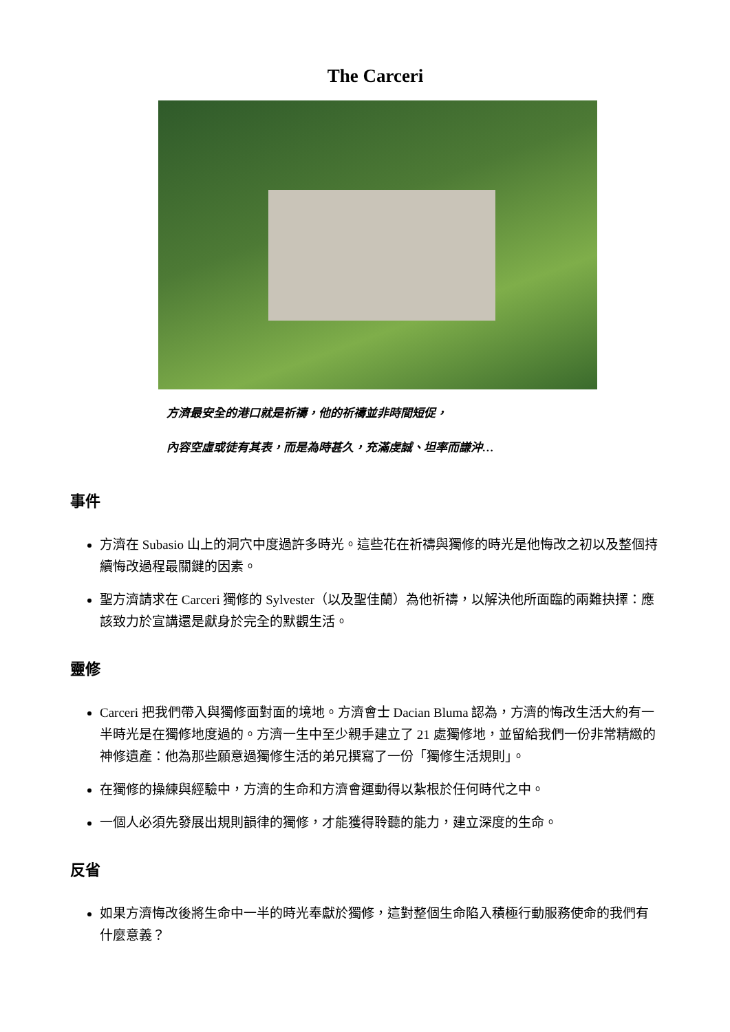The Carceri
方濟最安全的港口就是祈禱，他的祈禱並非時間短促，
內容空虛或徒有其表，而是為時甚久，充滿虔誠、坦率而謙沖…
事件
方濟在 Subasio 山上的洞穴中度過許多時光。這些花在祈禱與獨修的時光是他悔改之初以及整個持續悔改過程最關鍵的因素。
聖方濟請求在 Carceri 獨修的 Sylvester（以及聖佳蘭）為他祈禱，以解決他所面臨的兩難抉擇：應該致力於宣講還是獻身於完全的默觀生活。
靈修
Carceri 把我們帶入與獨修面對面的境地。方濟會士 Dacian Bluma 認為，方濟的悔改生活大約有一半時光是在獨修地度過的。方濟一生中至少親手建立了 21 處獨修地，並留給我們一份非常精緻的神修遺產：他為那些願意過獨修生活的弟兄撰寫了一份「獨修生活規則」。
在獨修的操練與經驗中，方濟的生命和方濟會運動得以紮根於任何時代之中。
一個人必須先發展出規則韻律的獨修，才能獲得聆聽的能力，建立深度的生命。
反省
如果方濟悔改後將生命中一半的時光奉獻於獨修，這對整個生命陷入積極行動服務使命的我們有什麼意義？